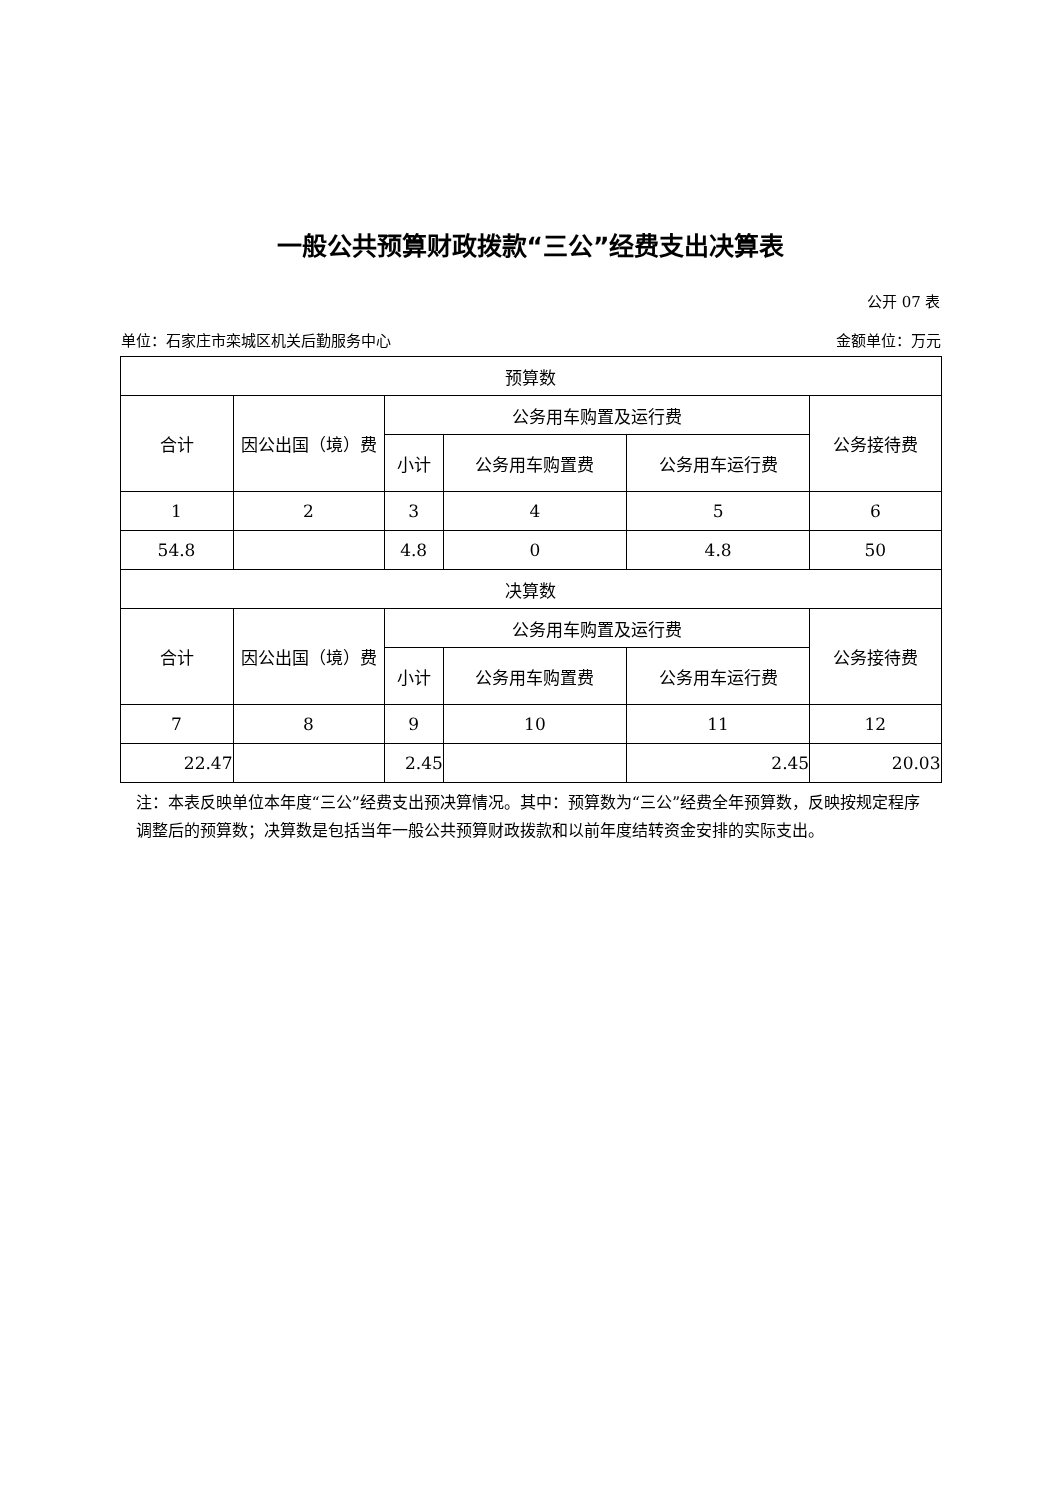一般公共预算财政拨款“三公”经费支出决算表
公开 07 表
单位：石家庄市栾城区机关后勤服务中心 金额单位：万元
| 预算数 | | | | | |
| --- | --- | --- | --- | --- | --- |
| 合计 | 因公出国（境）费 | 公务用车购置及运行费 | | | 公务接待费 |
| | | 小计 | 公务用车购置费 | 公务用车运行费 | |
| 1 | 2 | 3 | 4 | 5 | 6 |
| 54.8 | | 4.8 | 0 | 4.8 | 50 |
| 决算数 | | | | | |
| 合计 | 因公出国（境）费 | 公务用车购置及运行费 | | | 公务接待费 |
| | | 小计 | 公务用车购置费 | 公务用车运行费 | |
| 7 | 8 | 9 | 10 | 11 | 12 |
| 22.47 | | 2.45 | | 2.45 | 20.03 |
注：本表反映单位本年度“三公”经费支出预决算情况。其中：预算数为“三公”经费全年预算数，反映按规定程序调整后的预算数；决算数是包括当年一般公共预算财政拨款和以前年度结转资金安排的实际支出。